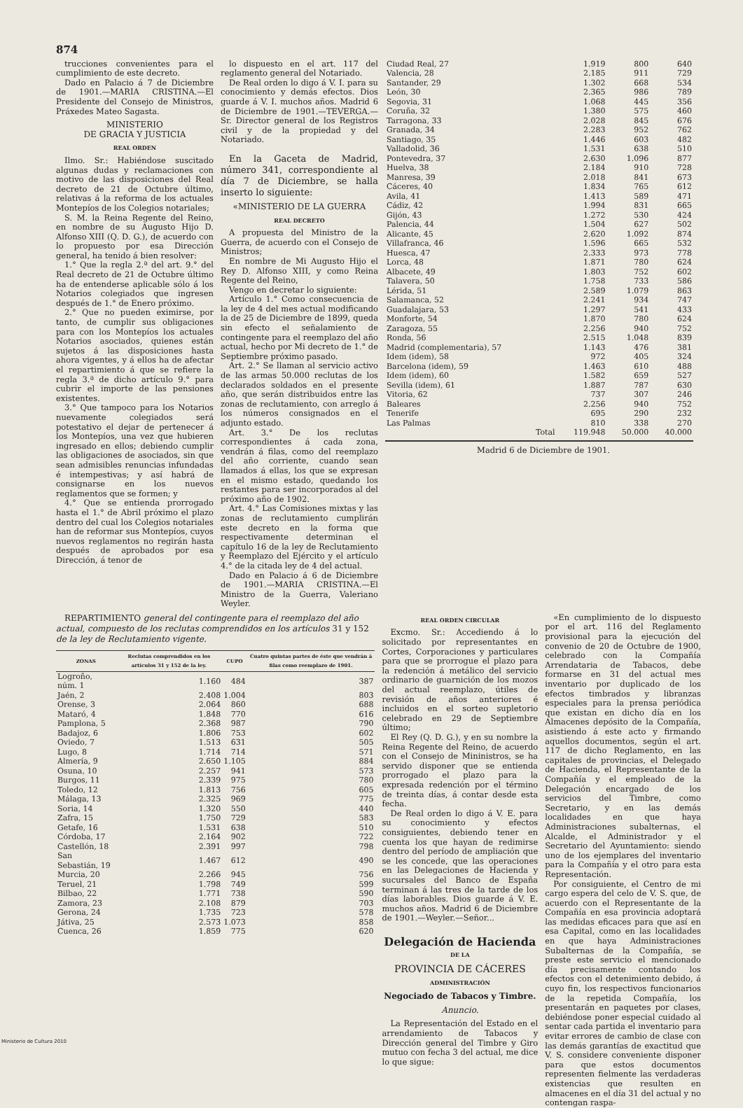874
trucciones convenientes para el cumplimiento de este decreto.
Dado en Palacio á 7 de Diciembre de 1901.—MARIA CRISTINA.—El Presidente del Consejo de Ministros, Práxedes Mateo Sagasta.
MINISTERIO
DE GRACIA Y JUSTICIA
REAL ORDEN
Ilmo. Sr.: Habiéndose suscitado algunas dudas y reclamaciones con motivo de las disposiciones del Real decreto de 21 de Octubre último, relativas á la reforma de los actuales Montepíos de los Colegios notariales;
S. M. la Reina Regente del Reino, en nombre de su Augusto Hijo D. Alfonso XIII (Q. D. G.), de acuerdo con lo propuesto por esa Dirección general, ha tenido á bien resolver:
1.° Que la regla 2.ª del art. 9.° del Real decreto de 21 de Octubre último ha de entenderse aplicable sólo á los Notarios colegiados que ingresen después de 1.° de Enero próximo.
2.° Que no pueden eximirse, por tanto, de cumplir sus obligaciones para con los Montepíos los actuales Notarios asociados, quienes están sujetos á las disposiciones hasta ahora vigentes, y á ellos ha de afectar el repartimiento á que se refiere la regla 3.ª de dicho artículo 9.° para cubrir el importe de las pensiones existentes.
3.° Que tampoco para los Notarios nuevamente colegiados será potestativo el dejar de pertenecer á los Montepíos, una vez que hubieren ingresado en ellos; debiendo cumplir las obligaciones de asociados, sin que sean admisibles renuncias infundadas é intempestivas; y así habrá de consignarse en los nuevos reglamentos que se formen; y
4.° Que se entienda prorrogado hasta el 1.° de Abril próximo el plazo dentro del cual los Colegios notariales han de reformar sus Montepíos, cuyos nuevos reglamentos no regirán hasta después de aprobados por esa Dirección, á tenor de
lo dispuesto en el art. 117 del reglamento general del Notariado.
De Real orden lo digo á V. I. para su conocimiento y demás efectos. Dios guarde á V. I. muchos años. Madrid 6 de Diciembre de 1901.—TEVERGA.—Sr. Director general de los Registros civil y de la propiedad y del Notariado.
En la Gaceta de Madrid, número 341, correspondiente al día 7 de Diciembre, se halla inserto lo siguiente:
«MINISTERIO DE LA GUERRA
REAL DECRETO
A propuesta del Ministro de la Guerra, de acuerdo con el Consejo de Ministros;
En nombre de Mi Augusto Hijo el Rey D. Alfonso XIII, y como Reina Regente del Reino,
Vengo en decretar lo siguiente:
Artículo 1.° Como consecuencia de la ley de 4 del mes actual modificando la de 25 de Diciembre de 1899, queda sin efecto el señalamiento de contingente para el reemplazo del año actual, hecho por Mi decreto de 1.° de Septiembre próximo pasado.
Art. 2.° Se llaman al servicio activo de las armas 50.000 reclutas de los declarados soldados en el presente año, que serán distribuidos entre las zonas de reclutamiento, con arreglo á los números consignados en el adjunto estado.
Art. 3.° De los reclutas correspondientes á cada zona, vendrán á filas, como del reemplazo del año corriente, cuando sean llamados á ellas, los que se expresan en el mismo estado, quedando los restantes para ser incorporados al del próximo año de 1902.
Art. 4.° Las Comisiones mixtas y las zonas de reclutamiento cumplirán este decreto en la forma que respectivamente determinan el capítulo 16 de la ley de Reclutamiento y Reemplazo del Ejército y el artículo 4.° de la citada ley de 4 del actual.
Dado en Palacio á 6 de Diciembre de 1901.—MARIA CRISTINA.—El Ministro de la Guerra, Valeriano Weyler.
| Ciudad Real, 27 | 1.919 | 800 | 640 |
| Valencia, 28 | 2.185 | 911 | 729 |
| Santander, 29 | 1.302 | 668 | 534 |
| León, 30 | 2.365 | 986 | 789 |
| Segovia, 31 | 1.068 | 445 | 356 |
| Coruña, 32 | 1.380 | 575 | 460 |
| Tarragona, 33 | 2.028 | 845 | 676 |
| Granada, 34 | 2.283 | 952 | 762 |
| Santiago, 35 | 1.446 | 603 | 482 |
| Valladolid, 36 | 1.531 | 638 | 510 |
| Pontevedra, 37 | 2.630 | 1.096 | 877 |
| Huelva, 38 | 2.184 | 910 | 728 |
| Manresa, 39 | 2.018 | 841 | 673 |
| Cáceres, 40 | 1.834 | 765 | 612 |
| Avila, 41 | 1.413 | 589 | 471 |
| Cádiz, 42 | 1.994 | 831 | 665 |
| Gijón, 43 | 1.272 | 530 | 424 |
| Palencia, 44 | 1.504 | 627 | 502 |
| Alicante, 45 | 2.620 | 1.092 | 874 |
| Villafranca, 46 | 1.596 | 665 | 532 |
| Huesca, 47 | 2.333 | 973 | 778 |
| Lorca, 48 | 1.871 | 780 | 624 |
| Albacete, 49 | 1.803 | 752 | 602 |
| Talavera, 50 | 1.758 | 733 | 586 |
| Lérida, 51 | 2.589 | 1.079 | 863 |
| Salamanca, 52 | 2.241 | 934 | 747 |
| Guadalajara, 53 | 1.297 | 541 | 433 |
| Monforte, 54 | 1.870 | 780 | 624 |
| Zaragoza, 55 | 2.256 | 940 | 752 |
| Ronda, 56 | 2.515 | 1.048 | 839 |
| Madrid (complementaria), 57 | 1.143 | 476 | 381 |
| Idem (idem), 58 | 972 | 405 | 324 |
| Barcelona (idem), 59 | 1.463 | 610 | 488 |
| Idem (idem), 60 | 1.582 | 659 | 527 |
| Sevilla (idem), 61 | 1.887 | 787 | 630 |
| Vitoria, 62 | 737 | 307 | 246 |
| Baleares | 2.256 | 940 | 752 |
| Tenerife | 695 | 290 | 232 |
| Las Palmas | 810 | 338 | 270 |
| Total | 119.948 | 50.000 | 40.000 |
Madrid 6 de Diciembre de 1901.
REPARTIMIENTO general del contingente para el reemplazo del año actual, compuesto de los reclutas comprendidos en los artículos 31 y 152 de la ley de Reclutamiento vigente.
| ZONAS | Reclutas comprendidos en los artículos 31 y 152 de la ley. | CUPO | Cuatro quintas partes de éste que vendrán á filas como reemplazo de 1901. |
| --- | --- | --- | --- |
| Logroño, núm. 1 | 1.160 | 484 | 387 |
| Jaén, 2 | 2.408 | 1.004 | 803 |
| Orense, 3 | 2.064 | 860 | 688 |
| Mataró, 4 | 1.848 | 770 | 616 |
| Pamplona, 5 | 2.368 | 987 | 790 |
| Badajoz, 6 | 1.806 | 753 | 602 |
| Oviedo, 7 | 1.513 | 631 | 505 |
| Lugo, 8 | 1.714 | 714 | 571 |
| Almería, 9 | 2.650 | 1.105 | 884 |
| Osuna, 10 | 2.257 | 941 | 573 |
| Burgos, 11 | 2.339 | 975 | 780 |
| Toledo, 12 | 1.813 | 756 | 605 |
| Málaga, 13 | 2.325 | 969 | 775 |
| Soria, 14 | 1.320 | 550 | 440 |
| Zafra, 15 | 1.750 | 729 | 583 |
| Getafe, 16 | 1.531 | 638 | 510 |
| Córdoba, 17 | 2.164 | 902 | 722 |
| Castellón, 18 | 2.391 | 997 | 798 |
| San Sebastián, 19 | 1.467 | 612 | 490 |
| Murcia, 20 | 2.266 | 945 | 756 |
| Teruel, 21 | 1.798 | 749 | 599 |
| Bilbao, 22 | 1.771 | 738 | 590 |
| Zamora, 23 | 2.108 | 879 | 703 |
| Gerona, 24 | 1.735 | 723 | 578 |
| Játiva, 25 | 2.573 | 1.073 | 858 |
| Cuenca, 26 | 1.859 | 775 | 620 |
REAL ORDEN CIRCULAR
Excmo. Sr.: Accediendo á lo solicitado por representantes en Cortes, Corporaciones y particulares para que se prorrogue el plazo para la redención á metálico del servicio ordinario de guarnición de los mozos del actual reemplazo, útiles de revisión de años anteriores é incluidos en el sorteo supletorio celebrado en 29 de Septiembre último;
El Rey (Q. D. G.), y en su nombre la Reina Regente del Reino, de acuerdo con el Consejo de Mininistros, se ha servido disponer que se entienda prorrogado el plazo para la expresada redención por el término de treinta días, á contar desde esta fecha.
De Real orden lo digo á V. E. para su conocimiento y efectos consiguientes, debiendo tener en cuenta los que hayan de redimirse dentro del período de ampliación que se les concede, que las operaciones en las Delegaciones de Hacienda y sucursales del Banco de España terminan á las tres de la tarde de los días laborables. Dios guarde á V. E. muchos años. Madrid 6 de Diciembre de 1901.—Weyler.—Señor...
Delegación de Hacienda
DE LA
PROVINCIA DE CÁCERES
ADMINISTRACIÓN
Negociado de Tabacos y Timbre.
Anuncio.
La Representación del Estado en el arrendamiento de Tabacos y Dirección general del Timbre y Giro mutuo con fecha 3 del actual, me dice lo que sigue:
«En cumplimiento de lo dispuesto por el art. 116 del Reglamento provisional para la ejecución del convenio de 20 de Octubre de 1900, celebrado con la Compañía Arrendataria de Tabacos, debe formarse en 31 del actual mes inventario por duplicado de los efectos timbrados y libranzas especiales para la prensa periódica que existan en dicho día en los Almacenes depósito de la Compañía, asistiendo á este acto y firmando aquellos documentos, según el art. 117 de dicho Reglamento, en las capitales de provincias, el Delegado de Hacienda, el Representante de la Compañía y el empleado de la Delegación encargado de los servicios del Timbre, como Secretario, y en las demás localidades en que haya Administraciones subalternas, el Alcalde, el Administrador y el Secretario del Ayuntamiento: siendo uno de los ejemplares del inventario para la Compañía y el otro para esta Representación.
Por consiguiente, el Centro de mi cargo espera del celo de V. S. que, de acuerdo con el Representante de la Compañía en esa provincia adoptará las medidas eficaces para que así en esa Capital, como en las localidades en que haya Administraciones Subalternas de la Compañía, se preste este servicio el mencionado día precisamente contando los efectos con el detenimiento debido, á cuyo fin, los respectivos funcionarios de la repetida Compañía, los presentarán en paquetes por clases, debiéndose poner especial cuidado al sentar cada partida el inventario para evitar errores de cambio de clase con las demás garantías de exactitud que V. S. considere conveniente disponer para que estos documentos representen fielmente las verdaderas existencias que resulten en almacenes en el día 31 del actual y no contengan raspa-
Ministerio de Cultura 2010